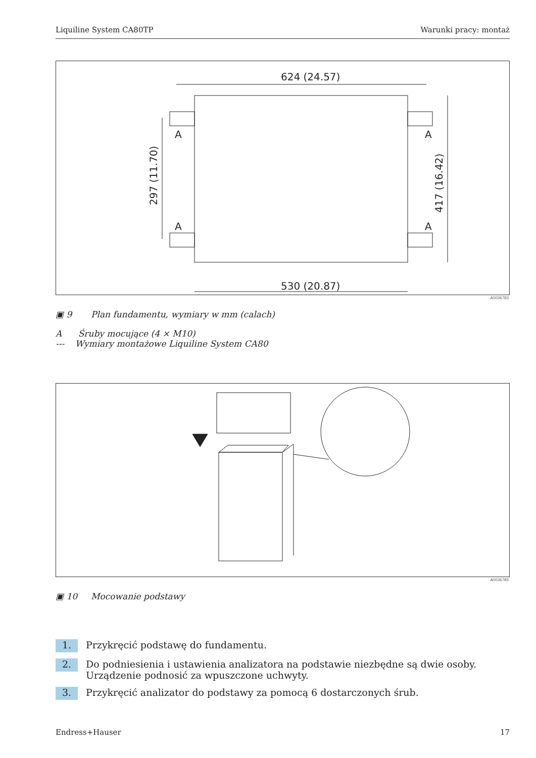Liquiline System CA80TP Warunki pracy: montaż
624 (24.57)
530 (20.87)
A
A
A
A
297 (11.70)
417 (16.42)
A0036783
▣ 9 Plan fundamentu, wymiary w mm (calach)
A Śruby mocujące (4 × M10)
--- Wymiary montażowe Liquiline System CA80
A0036785
▣ 10 Mocowanie podstawy
1. Przykręcić podstawę do fundamentu.
2. Do podniesienia i ustawienia analizatora na podstawie niezbędne są dwie osoby.
Urządzenie podnosić za wpuszczone uchwyty.
3. Przykręcić analizator do podstawy za pomocą 6 dostarczonych śrub.
Endress+Hauser 17